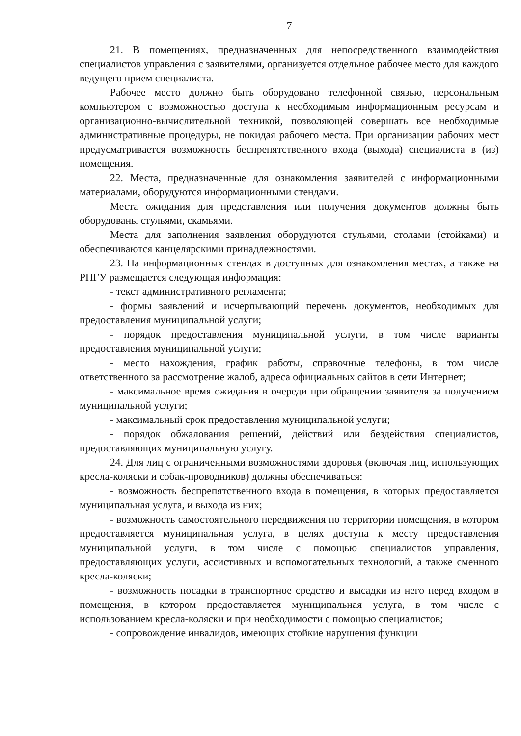7
21. В помещениях, предназначенных для непосредственного взаимодействия специалистов управления с заявителями, организуется отдельное рабочее место для каждого ведущего прием специалиста.
Рабочее место должно быть оборудовано телефонной связью, персональным компьютером с возможностью доступа к необходимым информационным ресурсам и организационно-вычислительной техникой, позволяющей совершать все необходимые административные процедуры, не покидая рабочего места. При организации рабочих мест предусматривается возможность беспрепятственного входа (выхода) специалиста в (из) помещения.
22. Места, предназначенные для ознакомления заявителей с информационными материалами, оборудуются информационными стендами.
Места ожидания для представления или получения документов должны быть оборудованы стульями, скамьями.
Места для заполнения заявления оборудуются стульями, столами (стойками) и обеспечиваются канцелярскими принадлежностями.
23. На информационных стендах в доступных для ознакомления местах, а также на РПГУ размещается следующая информация:
- текст административного регламента;
- формы заявлений и исчерпывающий перечень документов, необходимых для предоставления муниципальной услуги;
- порядок предоставления муниципальной услуги, в том числе варианты предоставления муниципальной услуги;
- место нахождения, график работы, справочные телефоны, в том числе ответственного за рассмотрение жалоб, адреса официальных сайтов в сети Интернет;
- максимальное время ожидания в очереди при обращении заявителя за получением муниципальной услуги;
- максимальный срок предоставления муниципальной услуги;
- порядок обжалования решений, действий или бездействия специалистов, предоставляющих муниципальную услугу.
24. Для лиц с ограниченными возможностями здоровья (включая лиц, использующих кресла-коляски и собак-проводников) должны обеспечиваться:
- возможность беспрепятственного входа в помещения, в которых предоставляется муниципальная услуга, и выхода из них;
- возможность самостоятельного передвижения по территории помещения, в котором предоставляется муниципальная услуга, в целях доступа к месту предоставления муниципальной услуги, в том числе с помощью специалистов управления, предоставляющих услуги, ассистивных и вспомогательных технологий, а также сменного кресла-коляски;
- возможность посадки в транспортное средство и высадки из него перед входом в помещения, в котором предоставляется муниципальная услуга, в том числе с использованием кресла-коляски и при необходимости с помощью специалистов;
- сопровождение инвалидов, имеющих стойкие нарушения функции